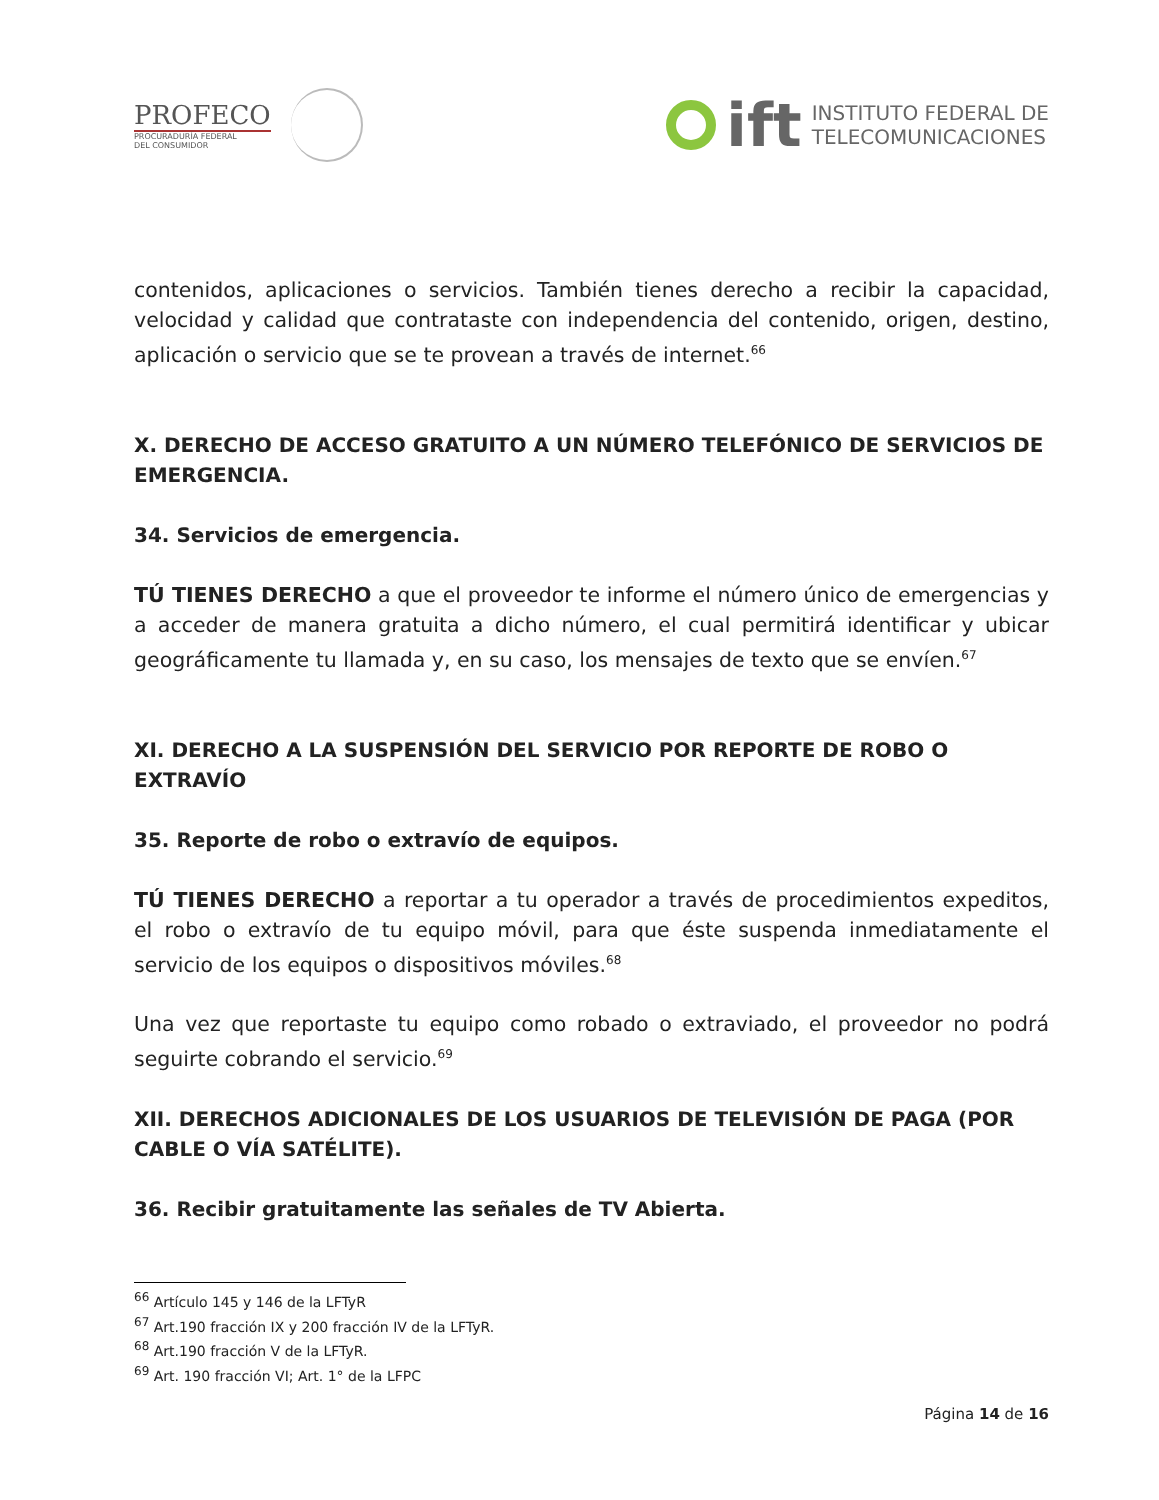PROFECO
PROCURADURÍA FEDERAL
DEL CONSUMIDOR
ift
INSTITUTO FEDERAL DE
TELECOMUNICACIONES
contenidos, aplicaciones o servicios. También tienes derecho a recibir la capacidad, velocidad y calidad que contrataste con independencia del contenido, origen, destino, aplicación o servicio que se te provean a través de internet.<sup>66</sup>
X. DERECHO DE ACCESO GRATUITO A UN NÚMERO TELEFÓNICO DE SERVICIOS DE EMERGENCIA.
34. Servicios de emergencia.
TÚ TIENES DERECHO a que el proveedor te informe el número único de emergencias y a acceder de manera gratuita a dicho número, el cual permitirá identificar y ubicar geográficamente tu llamada y, en su caso, los mensajes de texto que se envíen.<sup>67</sup>
XI. DERECHO A LA SUSPENSIÓN DEL SERVICIO POR REPORTE DE ROBO O EXTRAVÍO
35. Reporte de robo o extravío de equipos.
TÚ TIENES DERECHO a reportar a tu operador a través de procedimientos expeditos, el robo o extravío de tu equipo móvil, para que éste suspenda inmediatamente el servicio de los equipos o dispositivos móviles.<sup>68</sup>
Una vez que reportaste tu equipo como robado o extraviado, el proveedor no podrá seguirte cobrando el servicio.<sup>69</sup>
XII. DERECHOS ADICIONALES DE LOS USUARIOS DE TELEVISIÓN DE PAGA (POR CABLE O VÍA SATÉLITE).
36. Recibir gratuitamente las señales de TV Abierta.
<sup>66</sup> Artículo 145 y 146 de la LFTyR
<sup>67</sup> Art.190 fracción IX y 200 fracción IV de la LFTyR.
<sup>68</sup> Art.190 fracción V de la LFTyR.
<sup>69</sup> Art. 190 fracción VI; Art. 1° de la LFPC
Página 14 de 16